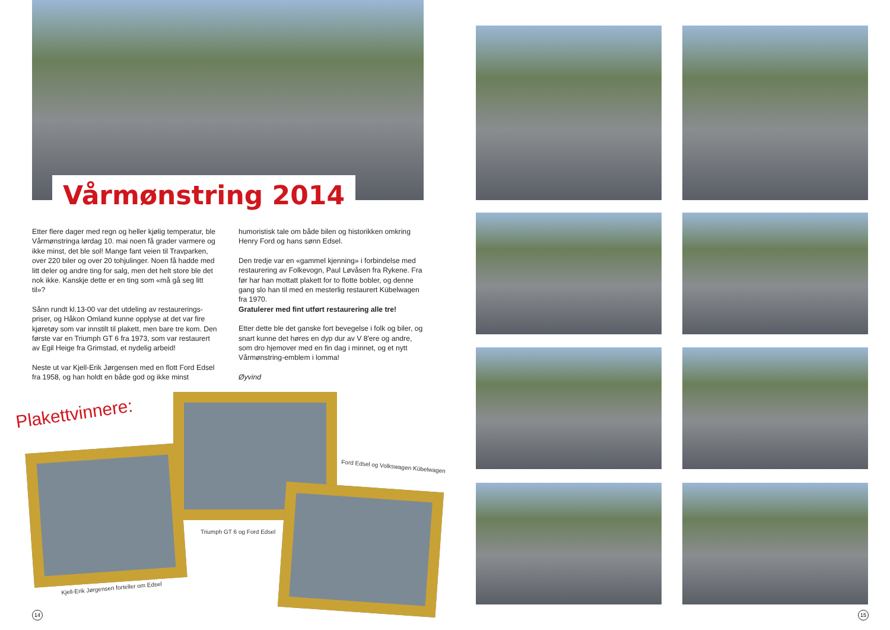Vårmønstring 2014
Etter flere dager med regn og heller kjølig temperatur, ble Vårmønstringa lørdag 10. mai noen få grader varmere og ikke minst, det ble sol! Mange fant veien til Travparken, over 220 biler og over 20 tohjulinger. Noen få hadde med litt deler og andre ting for salg, men det helt store ble det nok ikke. Kanskje dette er en ting som «må gå seg litt til»?
Sånn rundt kl.13-00 var det utdeling av restaurerings-priser, og Håkon Omland kunne opplyse at det var fire kjøretøy som var innstilt til plakett, men bare tre kom. Den første var en Triumph GT 6 fra 1973, som var restaurert av Egil Heige fra Grimstad, et nydelig arbeid!
Neste ut var Kjell-Erik Jørgensen med en flott Ford Edsel fra 1958, og han holdt en både god og ikke minst
humoristisk tale om både bilen og historikken omkring Henry Ford og hans sønn Edsel.
Den tredje var en «gammel kjenning» i forbindelse med restaurering av Folkevogn, Paul Løvåsen fra Rykene. Fra før har han mottatt plakett for to flotte bobler, og denne gang slo han til med en mesterlig restaurert Kübelwagen fra 1970.
Gratulerer med fint utført restaurering alle tre!
Etter dette ble det ganske fort bevegelse i folk og biler, og snart kunne det høres en dyp dur av V 8'ere og andre, som dro hjemover med en fin dag i minnet, og et nytt Vårmønstring-emblem i lomma!
Øyvind
Plakettvinnere:
Ford Edsel og Volkswagen Kübelwagen
Triumph GT 6 og Ford Edsel
Kjell-Erik Jørgensen forteller om Edsel
14 15